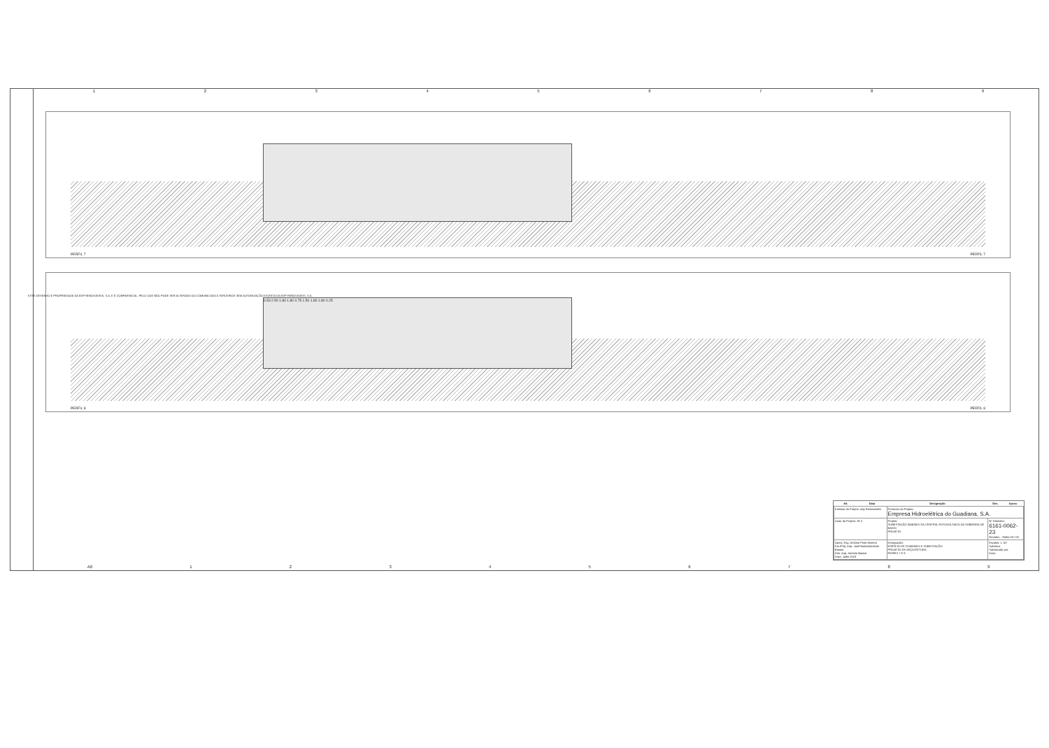123456789
PERFIL 7 PERFIL 7
6.53 2.50 1.80 1.80 0.75 1.50 1.80 1.80 0.25
PERFIL 8 PERFIL 8
| Alt. | Data | Designação | Des. | Aprov. |
| --- | --- | --- | --- | --- |
| Emissor do Projeto: edp Renewables | | Promotor do Projeto: Empresa Hidroelétrica do Guadiana, S.A. | | |
| Autor do Projeto: 28 C | | Projeto: SUBESTAÇÃO 30/400KV DA CENTRAL FOTOVOLTAICA DA SOBREIRA DE BAIXO PROJETO | Nº Desenho: 6161-0062-23 Revisão: - Folha 03 / 03 | |
| Aprov. Eng. António Pinto Moreira Est./Proj. Arqt. José Bastos/António Bastos Des. Arqt. António Bastos Data: Julho 2023 | | Designação: EDIFÍCIO DE COMANDO E SUBESTAÇÃO PROJETO DE ARQUITETURA PERFIS 7 E 8 | Escalas: 1: 50 Substitui: Substituído por: Data: | |
A0 123456789
ESTE DESENHO É PROPRIEDADE DA EDP RENOVÁVEIS, S.A. E É CONFIDENCIAL. PELO QUE NÃO PODE SER ALTERADO OU COMUNICADO A TERCEIROS SEM AUTORIZAÇÃO ESCRITA DA EDP RENOVÁVEIS, S.A.